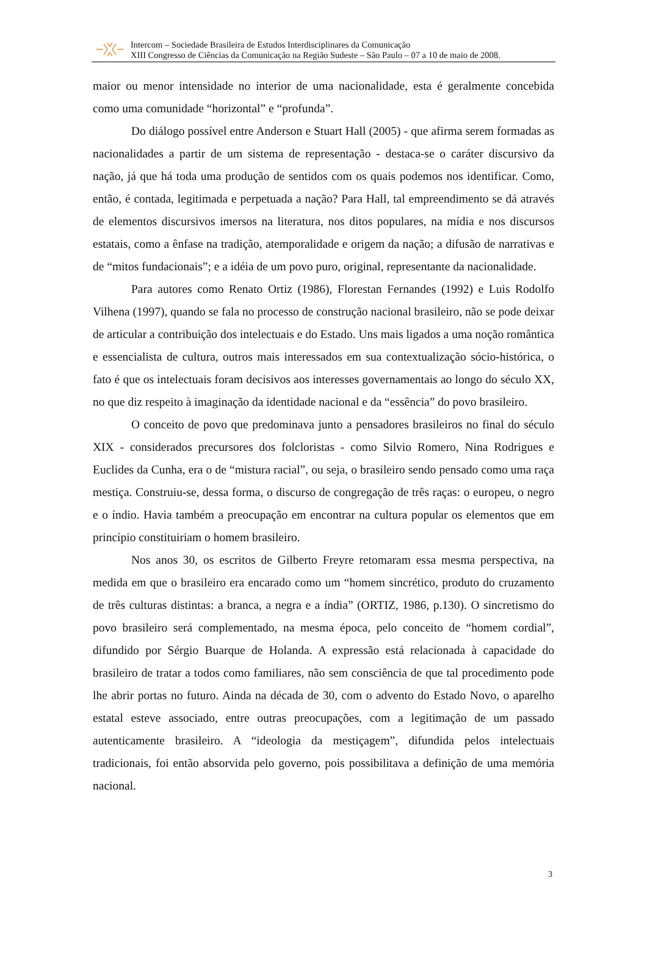Intercom – Sociedade Brasileira de Estudos Interdisciplinares da Comunicação
XIII Congresso de Ciências da Comunicação na Região Sudeste – São Paulo – 07 a 10 de maio de 2008.
maior ou menor intensidade no interior de uma nacionalidade, esta é geralmente concebida como uma comunidade “horizontal” e “profunda”.
Do diálogo possível entre Anderson e Stuart Hall (2005) - que afirma serem formadas as nacionalidades a partir de um sistema de representação - destaca-se o caráter discursivo da nação, já que há toda uma produção de sentidos com os quais podemos nos identificar. Como, então, é contada, legitimada e perpetuada a nação? Para Hall, tal empreendimento se dá através de elementos discursivos imersos na literatura, nos ditos populares, na mídia e nos discursos estatais, como a ênfase na tradição, atemporalidade e origem da nação; a difusão de narrativas e de “mitos fundacionais”; e a idéia de um povo puro, original, representante da nacionalidade.
Para autores como Renato Ortiz (1986), Florestan Fernandes (1992) e Luis Rodolfo Vilhena (1997), quando se fala no processo de construção nacional brasileiro, não se pode deixar de articular a contribuição dos intelectuais e do Estado. Uns mais ligados a uma noção romântica e essencialista de cultura, outros mais interessados em sua contextualização sócio-histórica, o fato é que os intelectuais foram decisivos aos interesses governamentais ao longo do século XX, no que diz respeito à imaginação da identidade nacional e da “essência” do povo brasileiro.
O conceito de povo que predominava junto a pensadores brasileiros no final do século XIX - considerados precursores dos folcloristas - como Silvio Romero, Nina Rodrigues e Euclides da Cunha, era o de “mistura racial”, ou seja, o brasileiro sendo pensado como uma raça mestiça. Construiu-se, dessa forma, o discurso de congregação de três raças: o europeu, o negro e o índio. Havia também a preocupação em encontrar na cultura popular os elementos que em princípio constituiriam o homem brasileiro.
Nos anos 30, os escritos de Gilberto Freyre retomaram essa mesma perspectiva, na medida em que o brasileiro era encarado como um “homem sincrético, produto do cruzamento de três culturas distintas: a branca, a negra e a índia” (ORTIZ, 1986, p.130). O sincretismo do povo brasileiro será complementado, na mesma época, pelo conceito de “homem cordial”, difundido por Sérgio Buarque de Holanda. A expressão está relacionada à capacidade do brasileiro de tratar a todos como familiares, não sem consciência de que tal procedimento pode lhe abrir portas no futuro. Ainda na década de 30, com o advento do Estado Novo, o aparelho estatal esteve associado, entre outras preocupações, com a legitimação de um passado autenticamente brasileiro. A “ideologia da mestiçagem”, difundida pelos intelectuais tradicionais, foi então absorvida pelo governo, pois possibilitava a definição de uma memória nacional.
3